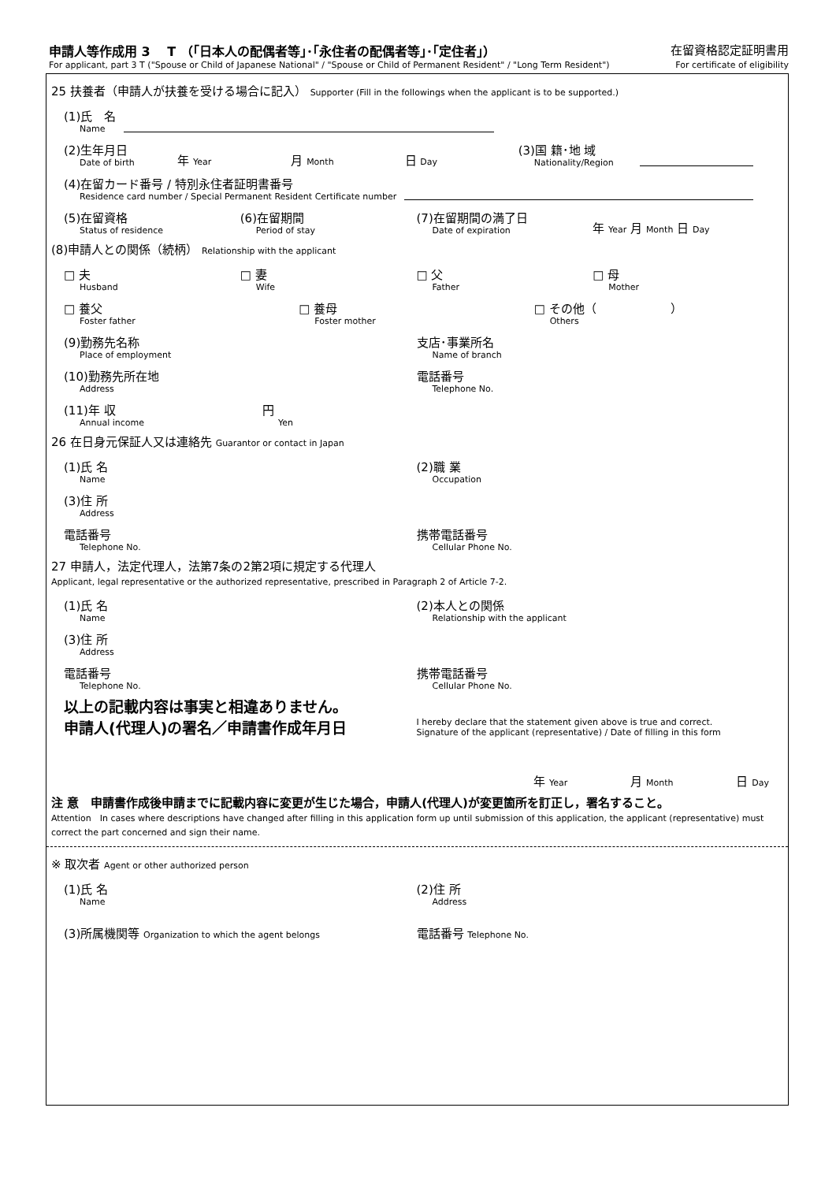申請人等作成用 3　 T （｢日本人の配偶者等｣･｢永住者の配偶者等｣･｢定住者｣） 在留資格認定証明書用
For applicant, part 3 T ("Spouse or Child of Japanese National" / "Spouse or Child of Permanent Resident" / "Long Term Resident") For certificate of eligibility
25 扶養者（申請人が扶養を受ける場合に記入） Supporter (Fill in the followings when the applicant is to be supported.)
(1)氏　名
Name
(2)生年月日
Date of birth
年 Year
月 Month
日 Day
(3)国 籍･地 域
Nationality/Region
(4)在留カード番号 / 特別永住者証明書番号
Residence card number / Special Permanent Resident Certificate number
(5)在留資格
Status of residence
(6)在留期間
Period of stay
(7)在留期間の満了日
Date of expiration
年 Year 月 Month 日 Day
(8)申請人との関係（続柄） Relationship with the applicant
□ 夫
Husband
□ 妻
Wife
□ 父
Father
□ 母
Mother
□ 養父
Foster father
□ 養母
Foster mother
□ その他（ 　　　　　　）
Others
(9)勤務先名称
Place of employment
支店･事業所名
Name of branch
(10)勤務先所在地
Address
電話番号
Telephone No.
(11)年 収
Annual income
円
Yen
26 在日身元保証人又は連絡先 Guarantor or contact in Japan
(1)氏 名
Name
(2)職 業
Occupation
(3)住 所
Address
電話番号
Telephone No.
携帯電話番号
Cellular Phone No.
27 申請人，法定代理人，法第7条の2第2項に規定する代理人
Applicant, legal representative or the authorized representative, prescribed in Paragraph 2 of Article 7-2.
(1)氏 名
Name
(2)本人との関係
Relationship with the applicant
(3)住 所
Address
電話番号
Telephone No.
携帯電話番号
Cellular Phone No.
以上の記載内容は事実と相違ありません。
申請人(代理人)の署名／申請書作成年月日
I hereby declare that the statement given above is true and correct.
Signature of the applicant (representative) / Date of filling in this form
年 Year
月 Month
日 Day
注 意　申請書作成後申請までに記載内容に変更が生じた場合，申請人(代理人)が変更箇所を訂正し，署名すること。
Attention　In cases where descriptions have changed after filling in this application form up until submission of this application, the applicant (representative) must correct the part concerned and sign their name.
※ 取次者 Agent or other authorized person
(1)氏 名
Name
(2)住 所
Address
(3)所属機関等 Organization to which the agent belongs
電話番号 Telephone No.